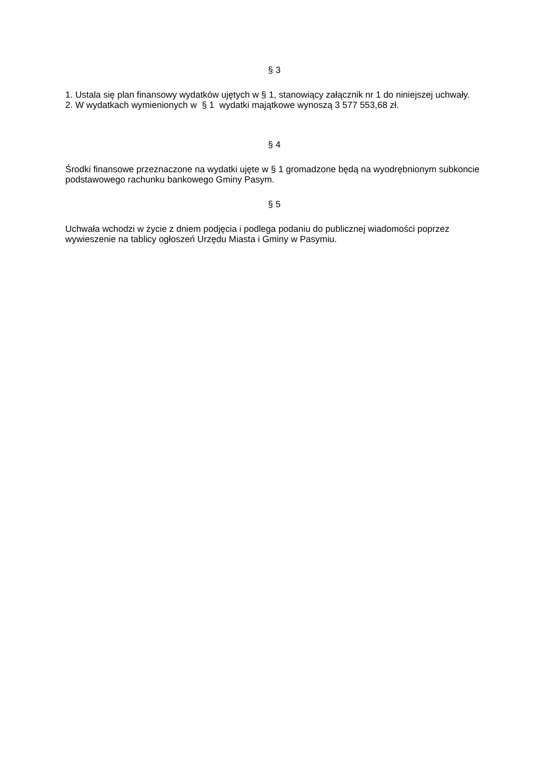§ 3
1. Ustala się plan finansowy wydatków ujętych w § 1, stanowiący załącznik nr 1 do niniejszej uchwały.
2. W wydatkach wymienionych w § 1 wydatki majątkowe wynoszą 3 577 553,68 zł.
§ 4
Środki finansowe przeznaczone na wydatki ujęte w § 1 gromadzone będą na wyodrębnionym subkoncie podstawowego rachunku bankowego Gminy Pasym.
§ 5
Uchwała wchodzi w życie z dniem podjęcia i podlega podaniu do publicznej wiadomości poprzez wywieszenie na tablicy ogłoszeń Urzędu Miasta i Gminy w Pasymiu.